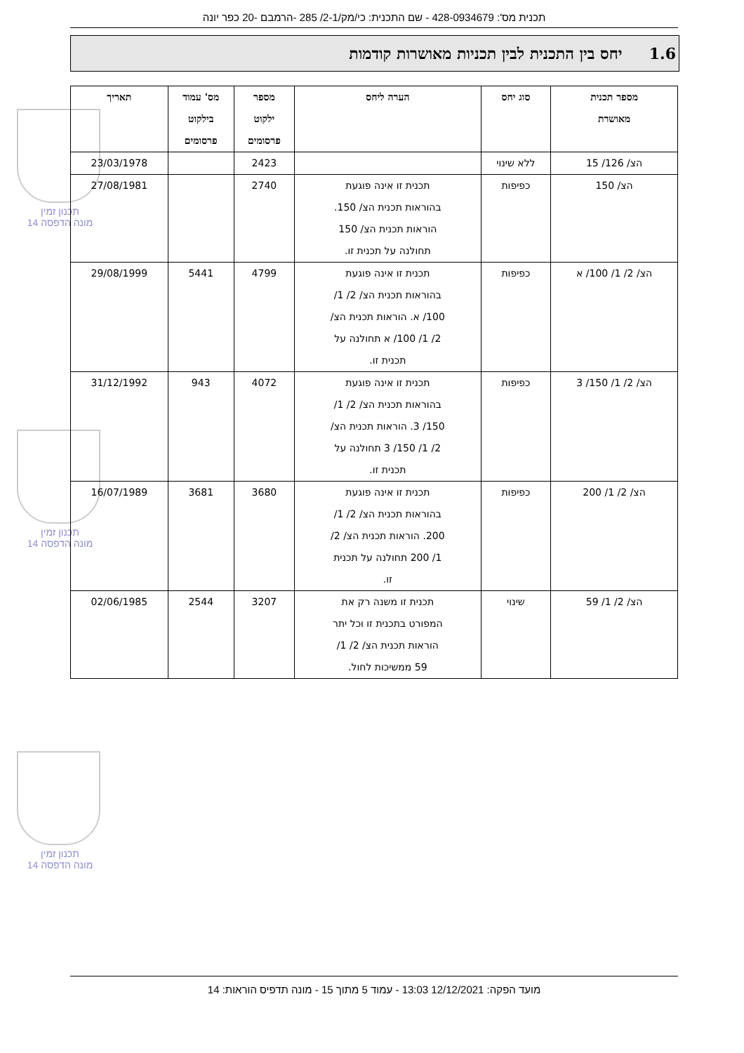תכנית מס': 428-0934679 - שם התכנית: כי/מק/2-1/ 285 -הרמבם -20 כפר יונה
1.6 יחס בין התכנית לבין תכניות מאושרות קודמות
תכנון זמין
מונה הדפסה 14
תכנון זמין
מונה הדפסה 14
תכנון זמין
מונה הדפסה 14
| מספר תכנית מאושרת | סוג יחס | הערה ליחס | מספר ילקוט פרסומים | מס' עמוד בילקוט פרסומים | תאריך |
| --- | --- | --- | --- | --- | --- |
| הצ/ 126/ 15 | ללא שינוי | | 2423 | | 23/03/1978 |
| הצ/ 150 | כפיפות | תכנית זו אינה פוגעת בהוראות תכנית הצ/ 150. הוראות תכנית הצ/ 150 תחולנה על תכנית זו. | 2740 | | 27/08/1981 |
| הצ/ 2/ 1/ 100/ א | כפיפות | תכנית זו אינה פוגעת בהוראות תכנית הצ/ 2/ 1/ 100/ א. הוראות תכנית הצ/ 2/ 1/ 100/ א תחולנה על תכנית זו. | 4799 | 5441 | 29/08/1999 |
| הצ/ 2/ 1/ 150/ 3 | כפיפות | תכנית זו אינה פוגעת בהוראות תכנית הצ/ 2/ 1/ 150/ 3. הוראות תכנית הצ/ 2/ 1/ 150/ 3 תחולנה על תכנית זו. | 4072 | 943 | 31/12/1992 |
| הצ/ 2/ 1/ 200 | כפיפות | תכנית זו אינה פוגעת בהוראות תכנית הצ/ 2/ 1/ 200. הוראות תכנית הצ/ 2/ 1/ 200 תחולנה על תכנית זו. | 3680 | 3681 | 16/07/1989 |
| הצ/ 2/ 1/ 59 | שינוי | תכנית זו משנה רק את המפורט בתכנית זו וכל יתר הוראות תכנית הצ/ 2/ 1/ 59 ממשיכות לחול. | 3207 | 2544 | 02/06/1985 |
מועד הפקה: 12/12/2021 13:03 - עמוד 5 מתוך 15 - מונה תדפיס הוראות: 14